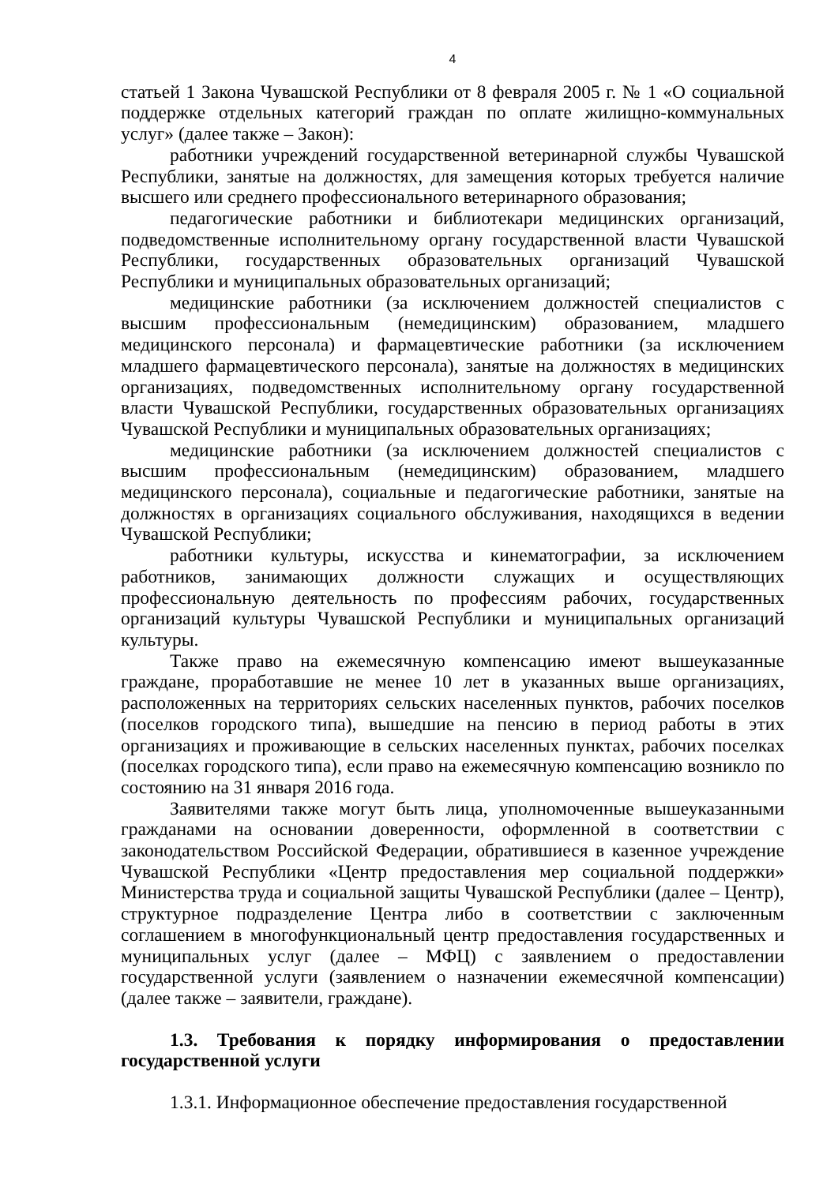4
статьей 1 Закона Чувашской Республики от 8 февраля 2005 г. № 1 «О социальной поддержке отдельных категорий граждан по оплате жилищно-коммунальных услуг» (далее также – Закон):
работники учреждений государственной ветеринарной службы Чувашской Республики, занятые на должностях, для замещения которых требуется наличие высшего или среднего профессионального ветеринарного образования;
педагогические работники и библиотекари медицинских организаций, подведомственные исполнительному органу государственной власти Чувашской Республики, государственных образовательных организаций Чувашской Республики и муниципальных образовательных организаций;
медицинские работники (за исключением должностей специалистов с высшим профессиональным (немедицинским) образованием, младшего медицинского персонала) и фармацевтические работники (за исключением младшего фармацевтического персонала), занятые на должностях в медицинских организациях, подведомственных исполнительному органу государственной власти Чувашской Республики, государственных образовательных организациях Чувашской Республики и муниципальных образовательных организациях;
медицинские работники (за исключением должностей специалистов с высшим профессиональным (немедицинским) образованием, младшего медицинского персонала), социальные и педагогические работники, занятые на должностях в организациях социального обслуживания, находящихся в ведении Чувашской Республики;
работники культуры, искусства и кинематографии, за исключением работников, занимающих должности служащих и осуществляющих профессиональную деятельность по профессиям рабочих, государственных организаций культуры Чувашской Республики и муниципальных организаций культуры.
Также право на ежемесячную компенсацию имеют вышеуказанные граждане, проработавшие не менее 10 лет в указанных выше организациях, расположенных на территориях сельских населенных пунктов, рабочих поселков (поселков городского типа), вышедшие на пенсию в период работы в этих организациях и проживающие в сельских населенных пунктах, рабочих поселках (поселках городского типа), если право на ежемесячную компенсацию возникло по состоянию на 31 января 2016 года.
Заявителями также могут быть лица, уполномоченные вышеуказанными гражданами на основании доверенности, оформленной в соответствии с законодательством Российской Федерации, обратившиеся в казенное учреждение Чувашской Республики «Центр предоставления мер социальной поддержки» Министерства труда и социальной защиты Чувашской Республики (далее – Центр), структурное подразделение Центра либо в соответствии с заключенным соглашением в многофункциональный центр предоставления государственных и муниципальных услуг (далее – МФЦ) с заявлением о предоставлении государственной услуги (заявлением о назначении ежемесячной компенсации) (далее также – заявители, граждане).
1.3. Требования к порядку информирования о предоставлении государственной услуги
1.3.1. Информационное обеспечение предоставления государственной